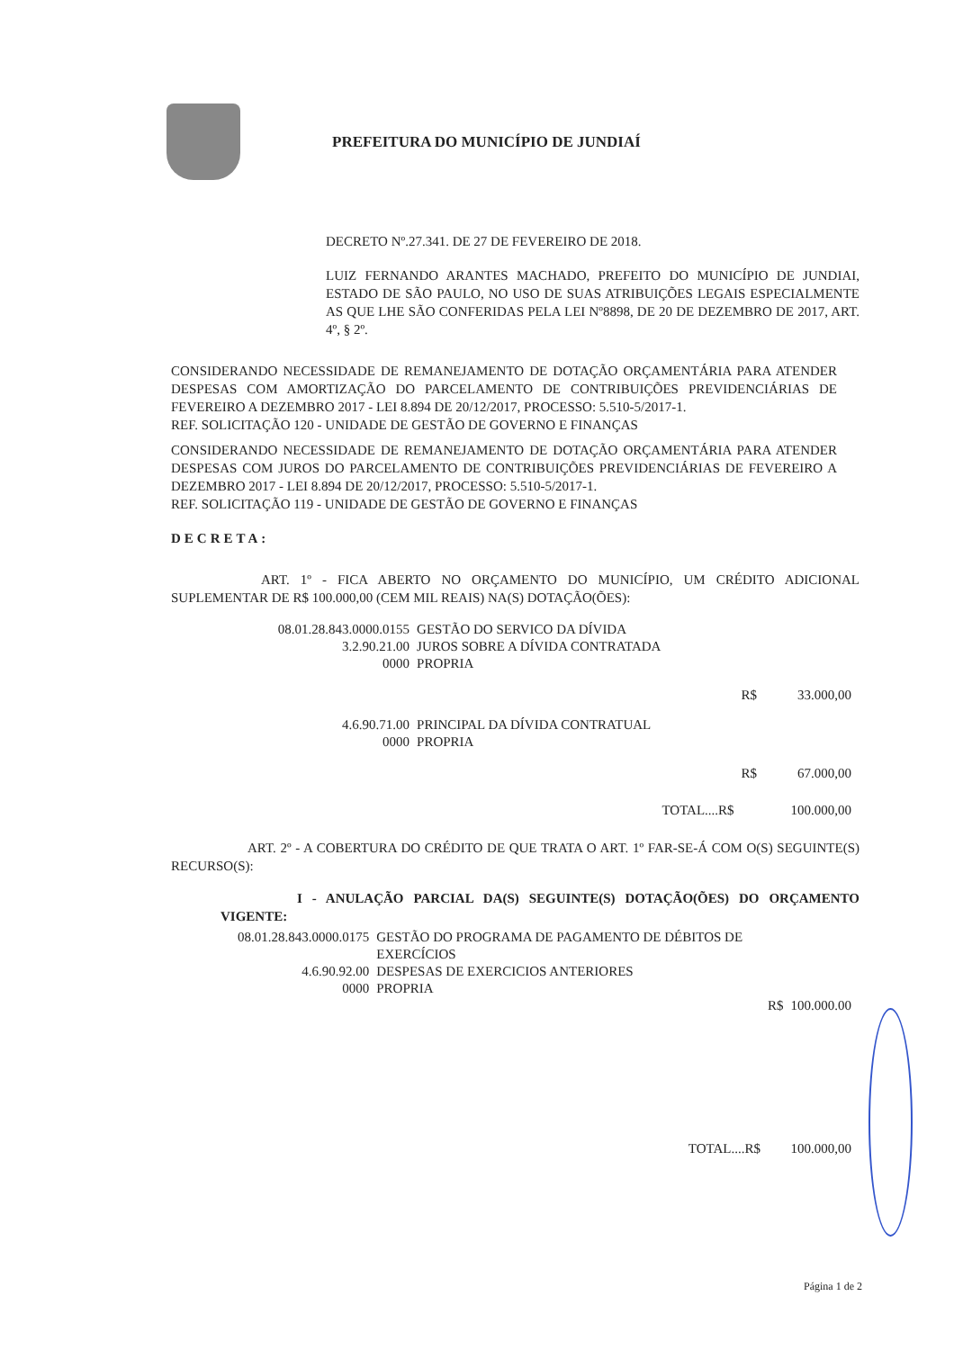PREFEITURA DO MUNICÍPIO DE JUNDIAÍ
DECRETO Nº.27.341. DE 27 DE FEVEREIRO DE 2018.
LUIZ FERNANDO ARANTES MACHADO, PREFEITO DO MUNICÍPIO DE JUNDIAI, ESTADO DE SÃO PAULO, NO USO DE SUAS ATRIBUIÇÕES LEGAIS ESPECIALMENTE AS QUE LHE SÃO CONFERIDAS PELA LEI Nº8898, DE 20 DE DEZEMBRO DE 2017, ART. 4º, § 2º.
CONSIDERANDO NECESSIDADE DE REMANEJAMENTO DE DOTAÇÃO ORÇAMENTÁRIA PARA ATENDER DESPESAS COM AMORTIZAÇÃO DO PARCELAMENTO DE CONTRIBUIÇÕES PREVIDENCIÁRIAS DE FEVEREIRO A DEZEMBRO 2017 - LEI 8.894 DE 20/12/2017, PROCESSO: 5.510-5/2017-1.
REF. SOLICITAÇÃO 120 - UNIDADE DE GESTÃO DE GOVERNO E FINANÇAS
CONSIDERANDO NECESSIDADE DE REMANEJAMENTO DE DOTAÇÃO ORÇAMENTÁRIA PARA ATENDER DESPESAS COM JUROS DO PARCELAMENTO DE CONTRIBUIÇÕES PREVIDENCIÁRIAS DE FEVEREIRO A DEZEMBRO 2017 - LEI 8.894 DE 20/12/2017, PROCESSO: 5.510-5/2017-1.
REF. SOLICITAÇÃO 119 - UNIDADE DE GESTÃO DE GOVERNO E FINANÇAS
DECRETA:
ART. 1º - FICA ABERTO NO ORÇAMENTO DO MUNICÍPIO, UM CRÉDITO ADICIONAL SUPLEMENTAR DE R$ 100.000,00 (CEM MIL REAIS) NA(S) DOTAÇÃO(ÕES):
| 08.01.28.843.0000.0155 | GESTÃO DO SERVICO DA DÍVIDA | | |
| 3.2.90.21.00 | JUROS SOBRE A DÍVIDA CONTRATADA | | |
| 0000 | PROPRIA | | |
| | | R$ | 33.000,00 |
| 4.6.90.71.00 | PRINCIPAL DA DÍVIDA CONTRATUAL | | |
| 0000 | PROPRIA | | |
| | | R$ | 67.000,00 |
| | TOTAL....R$ | | 100.000,00 |
ART. 2º - A COBERTURA DO CRÉDITO DE QUE TRATA O ART. 1º FAR-SE-Á COM O(S) SEGUINTE(S) RECURSO(S):
I - ANULAÇÃO PARCIAL DA(S) SEGUINTE(S) DOTAÇÃO(ÕES) DO ORÇAMENTO VIGENTE:
| 08.01.28.843.0000.0175 | GESTÃO DO PROGRAMA DE PAGAMENTO DE DÉBITOS DE EXERCÍCIOS | | |
| 4.6.90.92.00 | DESPESAS DE EXERCICIOS ANTERIORES | | |
| 0000 | PROPRIA | | |
| | | R$ | 100.000.00 |
| | TOTAL....R$ | | 100.000,00 |
Página 1 de 2